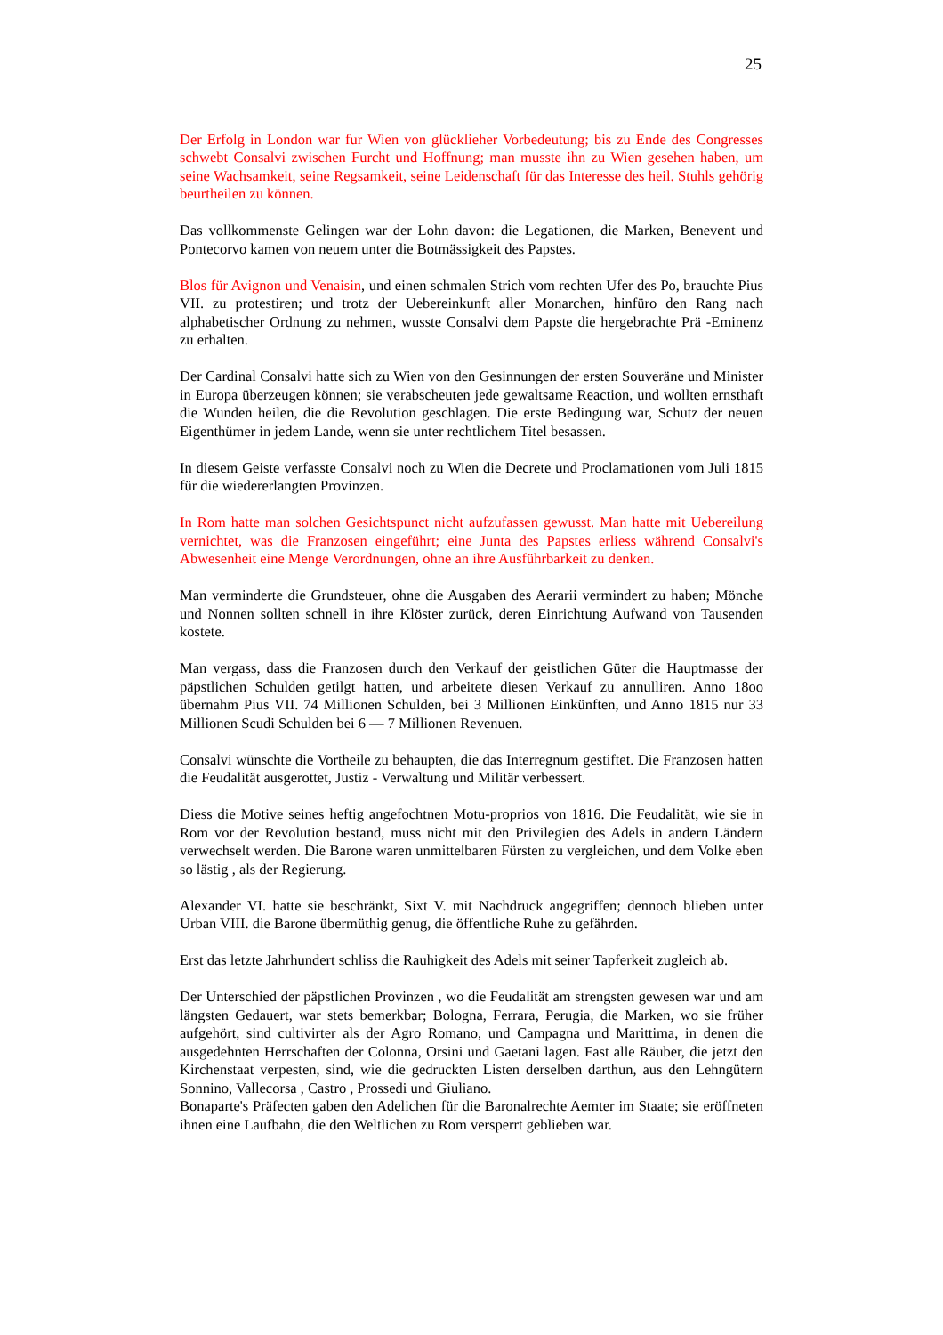25
Der Erfolg in London war fur Wien von glücklieher Vorbedeutung; bis zu Ende des Congresses schwebt Consalvi zwischen Furcht und Hoffnung; man musste ihn zu Wien gesehen haben, um seine Wachsamkeit, seine Regsamkeit, seine Leidenschaft für das Interesse des heil. Stuhls gehörig beurtheilen zu können.
Das vollkommenste Gelingen war der Lohn davon: die Legationen, die Marken, Benevent und Pontecorvo kamen von neuem unter die Botmässigkeit des Papstes.
Blos für Avignon und Venaisin, und einen schmalen Strich vom rechten Ufer des Po, brauchte Pius VII. zu protestiren; und trotz der Uebereinkunft aller Monarchen, hinfüro den Rang nach alphabetischer Ordnung zu nehmen, wusste Consalvi dem Papste die hergebrachte Prä -Eminenz zu erhalten.
Der Cardinal Consalvi hatte sich zu Wien von den Gesinnungen der ersten Souveräne und Minister in Europa überzeugen können; sie verabscheuten jede gewaltsame Reaction, und wollten ernsthaft die Wunden heilen, die die Revolution geschlagen. Die erste Bedingung war, Schutz der neuen Eigenthümer in jedem Lande, wenn sie unter rechtlichem Titel besassen.
In diesem Geiste verfasste Consalvi noch zu Wien die Decrete und Proclamationen vom Juli 1815 für die wiedererlangten Provinzen.
In Rom hatte man solchen Gesichtspunct nicht aufzufassen gewusst. Man hatte mit Uebereilung vernichtet, was die Franzosen eingeführt; eine Junta des Papstes erliess während Consalvi's Abwesenheit eine Menge Verordnungen, ohne an ihre Ausführbarkeit zu denken.
Man verminderte die Grundsteuer, ohne die Ausgaben des Aerarii vermindert zu haben; Mönche und Nonnen sollten schnell in ihre Klöster zurück, deren Einrichtung Aufwand von Tausenden kostete.
Man vergass, dass die Franzosen durch den Verkauf der geistlichen Güter die Hauptmasse der päpstlichen Schulden getilgt hatten, und arbeitete diesen Verkauf zu annulliren. Anno 18oo übernahm Pius VII. 74 Millionen Schulden, bei 3 Millionen Einkünften, und Anno 1815 nur 33 Millionen Scudi Schulden bei 6 — 7 Millionen Revenuen.
Consalvi wünschte die Vortheile zu behaupten, die das Interregnum gestiftet. Die Franzosen hatten die Feudalität ausgerottet, Justiz - Verwaltung und Militär verbessert.
Diess die Motive seines heftig angefochtnen Motu-proprios von 1816. Die Feudalität, wie sie in Rom vor der Revolution bestand, muss nicht mit den Privilegien des Adels in andern Ländern verwechselt werden. Die Barone waren unmittelbaren Fürsten zu vergleichen, und dem Volke eben so lästig , als der Regierung.
Alexander VI. hatte sie beschränkt, Sixt V. mit Nachdruck angegriffen; dennoch blieben unter Urban VIII. die Barone übermüthig genug, die öffentliche Ruhe zu gefährden.
Erst das letzte Jahrhundert schliss die Rauhigkeit des Adels mit seiner Tapferkeit zugleich ab.
Der Unterschied der päpstlichen Provinzen , wo die Feudalität am strengsten gewesen war und am längsten Gedauert, war stets bemerkbar; Bologna, Ferrara, Perugia, die Marken, wo sie früher aufgehört, sind cultivirter als der Agro Romano, und Campagna und Marittima, in denen die ausgedehnten Herrschaften der Colonna, Orsini und Gaetani lagen. Fast alle Räuber, die jetzt den Kirchenstaat verpesten, sind, wie die gedruckten Listen derselben darthun, aus den Lehngütern Sonnino, Vallecorsa , Castro , Prossedi und Giuliano.
Bonaparte's Präfecten gaben den Adelichen für die Baronalrechte Aemter im Staate; sie eröffneten ihnen eine Laufbahn, die den Weltlichen zu Rom versperrt geblieben war.